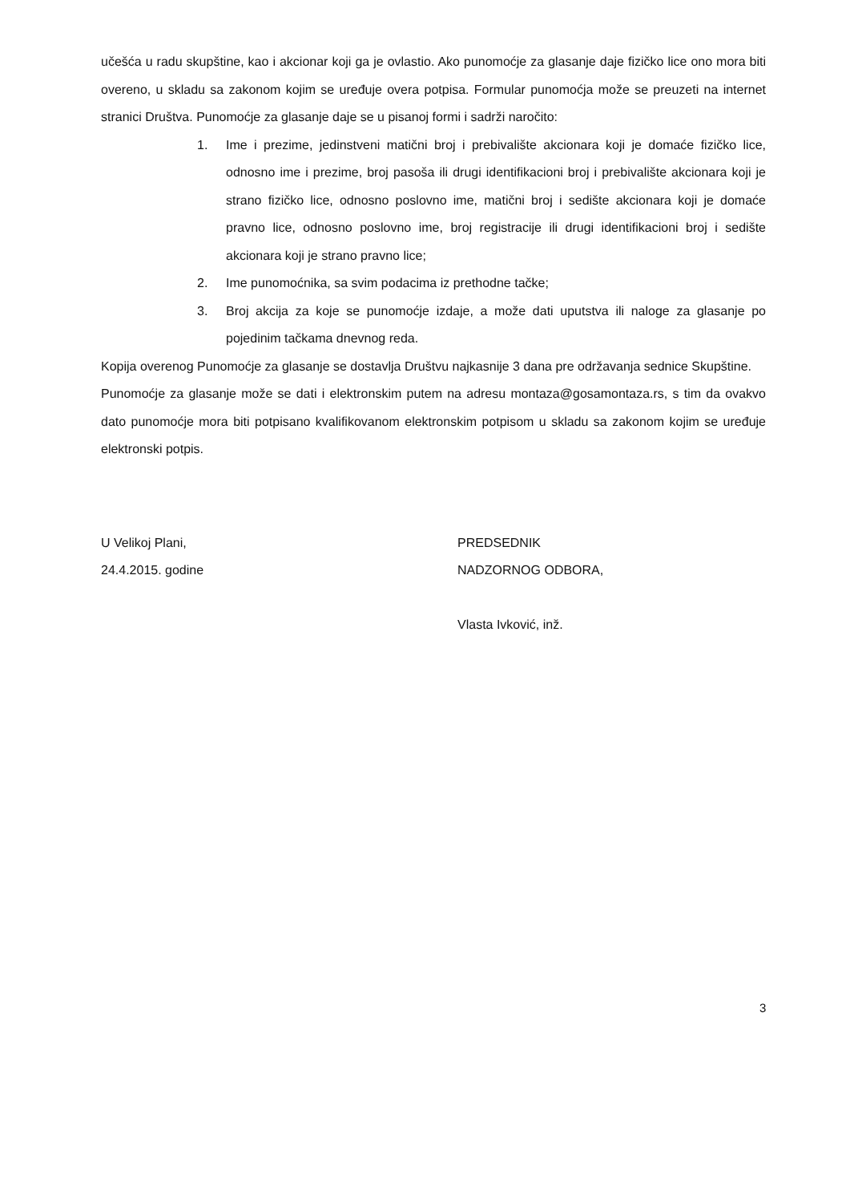učešća u radu skupštine, kao i akcionar koji ga je ovlastio. Ako punomoćje za glasanje daje fizičko lice ono mora biti overeno, u skladu sa zakonom kojim se uređuje overa potpisa. Formular punomoćja može se preuzeti na internet stranici Društva. Punomoćje za glasanje daje se u pisanoj formi i sadrži naročito:
1. Ime i prezime, jedinstveni matični broj i prebivalište akcionara koji je domaće fizičko lice, odnosno ime i prezime, broj pasoša ili drugi identifikacioni broj i prebivalište akcionara koji je strano fizičko lice, odnosno poslovno ime, matični broj i sedište akcionara koji je domaće pravno lice, odnosno poslovno ime, broj registracije ili drugi identifikacioni broj i sedište akcionara koji je strano pravno lice;
2. Ime punomoćnika, sa svim podacima iz prethodne tačke;
3. Broj akcija za koje se punomoćje izdaje, a može dati uputstva ili naloge za glasanje po pojedinim tačkama dnevnog reda.
Kopija overenog Punomoćje za glasanje se dostavlja Društvu najkasnije 3 dana pre održavanja sednice Skupštine.
Punomoćje za glasanje može se dati i elektronskim putem na adresu montaza@gosamontaza.rs, s tim da ovakvo dato punomoćje mora biti potpisano kvalifikovanom elektronskim potpisom u skladu sa zakonom kojim se uređuje elektronski potpis.
U Velikoj Plani,
24.4.2015. godine
PREDSEDNIK
NADZORNOG ODBORA,
Vlasta Ivković, inž.
3